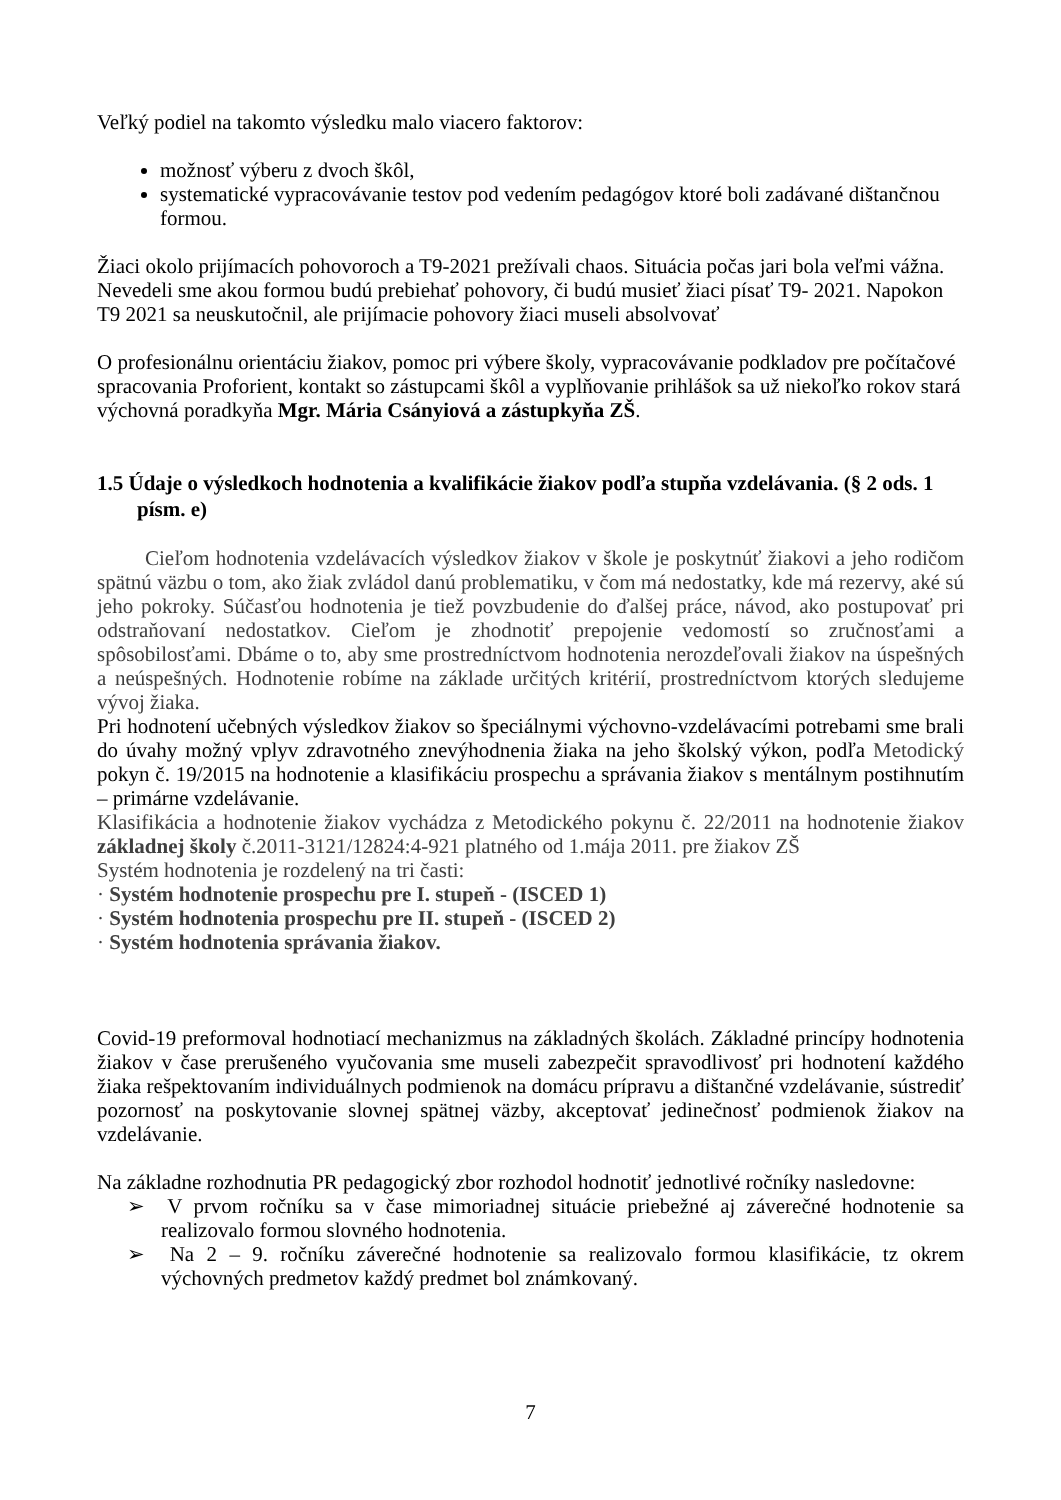Veľký podiel na takomto výsledku malo viacero faktorov:
možnosť výberu z dvoch škôl,
systematické vypracovávanie testov pod vedením pedagógov ktoré boli zadávané dištančnou formou.
Žiaci okolo prijímacích pohovoroch a T9-2021 prežívali chaos. Situácia počas jari bola veľmi vážna. Nevedeli sme akou formou budú prebiehať pohovory, či budú musieť žiaci písať T9- 2021. Napokon T9 2021 sa neuskutočnil, ale prijímacie pohovory žiaci museli absolvovať
O profesionálnu orientáciu žiakov, pomoc pri výbere školy, vypracovávanie podkladov pre počítačové spracovania Proforient, kontakt so zástupcami škôl a vyplňovanie prihlášok sa už niekoľko rokov stará výchovná poradkyňa Mgr. Mária Csányiová a zástupkyňa ZŠ.
1.5 Údaje o výsledkoch hodnotenia a kvalifikácie žiakov podľa stupňa vzdelávania. (§ 2 ods. 1 písm. e)
Cieľom hodnotenia vzdelávacích výsledkov žiakov v škole je poskytnúť žiakovi a jeho rodičom spätnú väzbu o tom, ako žiak zvládol danú problematiku, v čom má nedostatky, kde má rezervy, aké sú jeho pokroky. Súčasťou hodnotenia je tiež povzbudenie do ďalšej práce, návod, ako postupovať pri odstraňovaní nedostatkov. Cieľom je zhodnotiť prepojenie vedomostí so zručnosťami a spôsobilosťami. Dbáme o to, aby sme prostredníctvom hodnotenia nerozdeľovali žiakov na úspešných a neúspešných. Hodnotenie robíme na základe určitých kritérií, prostredníctvom ktorých sledujeme vývoj žiaka.
Pri hodnotení učebných výsledkov žiakov so špeciálnymi výchovno-vzdelávacími potrebami sme brali do úvahy možný vplyv zdravotného znevýhodnenia žiaka na jeho školský výkon, podľa Metodický pokyn č. 19/2015 na hodnotenie a klasifikáciu prospechu a správania žiakov s mentálnym postihnutím – primárne vzdelávanie.
Klasifikácia a hodnotenie žiakov vychádza z Metodického pokynu č. 22/2011 na hodnotenie žiakov základnej školy č.2011-3121/12824:4-921 platného od 1.mája 2011. pre žiakov ZŠ
Systém hodnotenia je rozdelený na tri časti:
· Systém hodnotenie prospechu pre I. stupeň - (ISCED 1)
· Systém hodnotenia prospechu pre II. stupeň - (ISCED 2)
· Systém hodnotenia správania žiakov.
Covid-19 preformoval hodnotiací mechanizmus na základných školách. Základné princípy hodnotenia žiakov v čase prerušeného vyučovania sme museli zabezpečit spravodlivosť pri hodnotení každého žiaka rešpektovaním individuálnych podmienok na domácu prípravu a dištančné vzdelávanie, sústrediť pozornosť na poskytovanie slovnej spätnej väzby, akceptovať jedinečnosť podmienok žiakov na vzdelávanie.
Na základne rozhodnutia PR pedagogický zbor rozhodol hodnotiť jednotlivé ročníky nasledovne:
➢ V prvom ročníku sa v čase mimoriadnej situácie priebežné aj záverečné hodnotenie sa realizovalo formou slovného hodnotenia.
➢ Na 2 – 9. ročníku záverečné hodnotenie sa realizovalo formou klasifikácie, tz okrem výchovných predmetov každý predmet bol známkovaný.
7